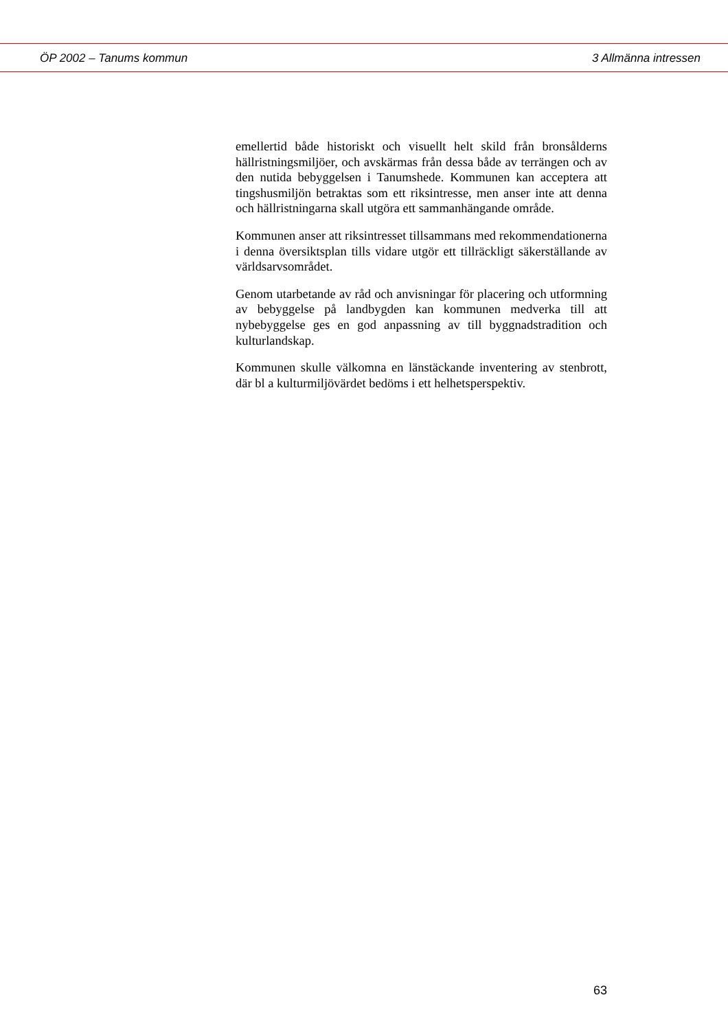ÖP 2002 – Tanums kommun 3 Allmänna intressen
emellertid både historiskt och visuellt helt skild från bronsålderns hällristningsmiljöer, och avskärmas från dessa både av terrängen och av den nutida bebyggelsen i Tanumshede. Kommunen kan acceptera att tingshusmiljön betraktas som ett riksintresse, men anser inte att denna och hällristningarna skall utgöra ett sammanhängande område.
Kommunen anser att riksintresset tillsammans med rekommendationerna i denna översiktsplan tills vidare utgör ett tillräckligt säkerställande av världsarvsområdet.
Genom utarbetande av råd och anvisningar för placering och utformning av bebyggelse på landbygden kan kommunen medverka till att nybebyggelse ges en god anpassning av till byggnadstradition och kulturlandskap.
Kommunen skulle välkomna en länstäckande inventering av stenbrott, där bl a kulturmiljövärdet bedöms i ett helhetsperspektiv.
63